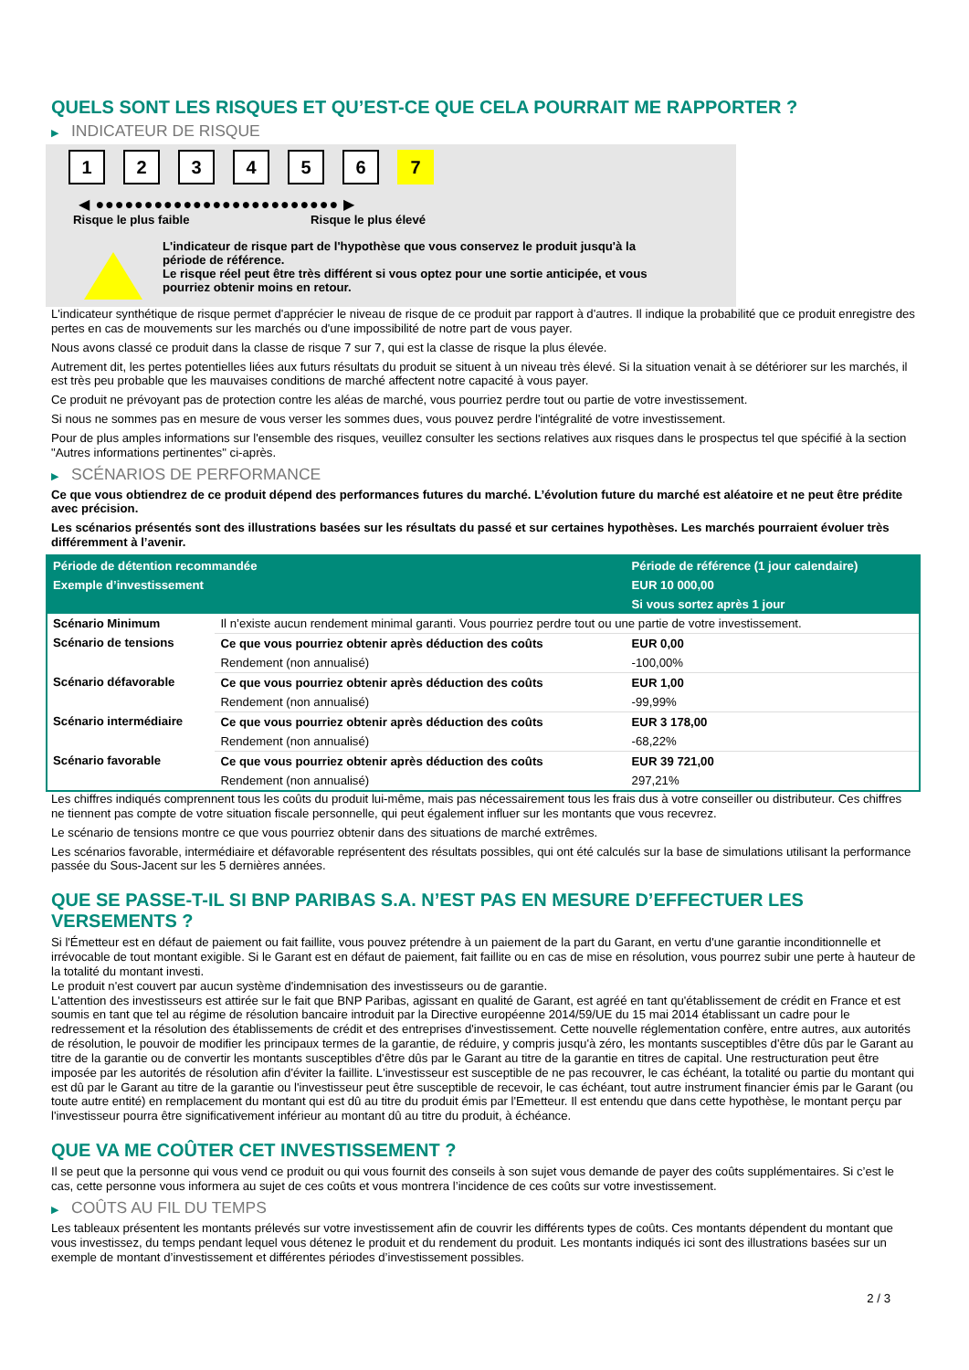QUELS SONT LES RISQUES ET QU’EST-CE QUE CELA POURRAIT ME RAPPORTER ?
▶ INDICATEUR DE RISQUE
1 2 3 4 5 6 7
◀ ●●●●●●●●●●●●●●●●●●●●●●●●● ▶
Risque le plus faible Risque le plus élevé
L'indicateur de risque part de l'hypothèse que vous conservez le produit jusqu'à la
période de référence.
Le risque réel peut être très différent si vous optez pour une sortie anticipée, et vous
pourriez obtenir moins en retour.
L'indicateur synthétique de risque permet d'apprécier le niveau de risque de ce produit par rapport à d'autres. Il indique la probabilité que ce produit enregistre des pertes en cas de mouvements sur les marchés ou d'une impossibilité de notre part de vous payer.
Nous avons classé ce produit dans la classe de risque 7 sur 7, qui est la classe de risque la plus élevée.
Autrement dit, les pertes potentielles liées aux futurs résultats du produit se situent à un niveau très élevé. Si la situation venait à se détériorer sur les marchés, il est très peu probable que les mauvaises conditions de marché affectent notre capacité à vous payer.
Ce produit ne prévoyant pas de protection contre les aléas de marché, vous pourriez perdre tout ou partie de votre investissement.
Si nous ne sommes pas en mesure de vous verser les sommes dues, vous pouvez perdre l'intégralité de votre investissement.
Pour de plus amples informations sur l'ensemble des risques, veuillez consulter les sections relatives aux risques dans le prospectus tel que spécifié à la section "Autres informations pertinentes" ci-après.
▶ SCÉNARIOS DE PERFORMANCE
Ce que vous obtiendrez de ce produit dépend des performances futures du marché. L’évolution future du marché est aléatoire et ne peut être prédite avec précision.
Les scénarios présentés sont des illustrations basées sur les résultats du passé et sur certaines hypothèses. Les marchés pourraient évoluer très différemment à l’avenir.
| Période de détention recommandée | | Période de référence (1 jour calendaire) |
| --- | --- | --- |
| Exemple d’investissement | | EUR 10 000,00 |
| | | Si vous sortez après 1 jour |
| Scénario Minimum | Il n’existe aucun rendement minimal garanti. Vous pourriez perdre tout ou une partie de votre investissement. | |
| Scénario de tensions | Ce que vous pourriez obtenir après déduction des coûts | EUR 0,00 |
| | Rendement (non annualisé) | -100,00% |
| Scénario défavorable | Ce que vous pourriez obtenir après déduction des coûts | EUR 1,00 |
| | Rendement (non annualisé) | -99,99% |
| Scénario intermédiaire | Ce que vous pourriez obtenir après déduction des coûts | EUR 3 178,00 |
| | Rendement (non annualisé) | -68,22% |
| Scénario favorable | Ce que vous pourriez obtenir après déduction des coûts | EUR 39 721,00 |
| | Rendement (non annualisé) | 297,21% |
Les chiffres indiqués comprennent tous les coûts du produit lui-même, mais pas nécessairement tous les frais dus à votre conseiller ou distributeur. Ces chiffres ne tiennent pas compte de votre situation fiscale personnelle, qui peut également influer sur les montants que vous recevrez.
Le scénario de tensions montre ce que vous pourriez obtenir dans des situations de marché extrêmes.
Les scénarios favorable, intermédiaire et défavorable représentent des résultats possibles, qui ont été calculés sur la base de simulations utilisant la performance passée du Sous-Jacent sur les 5 dernières années.
QUE SE PASSE-T-IL SI BNP PARIBAS S.A. N’EST PAS EN MESURE D’EFFECTUER LES VERSEMENTS ?
Si l'Émetteur est en défaut de paiement ou fait faillite, vous pouvez prétendre à un paiement de la part du Garant, en vertu d'une garantie inconditionnelle et irrévocable de tout montant exigible. Si le Garant est en défaut de paiement, fait faillite ou en cas de mise en résolution, vous pourrez subir une perte à hauteur de la totalité du montant investi.
Le produit n'est couvert par aucun système d'indemnisation des investisseurs ou de garantie.
L'attention des investisseurs est attirée sur le fait que BNP Paribas, agissant en qualité de Garant, est agréé en tant qu'établissement de crédit en France et est soumis en tant que tel au régime de résolution bancaire introduit par la Directive européenne 2014/59/UE du 15 mai 2014 établissant un cadre pour le redressement et la résolution des établissements de crédit et des entreprises d'investissement. Cette nouvelle réglementation confère, entre autres, aux autorités de résolution, le pouvoir de modifier les principaux termes de la garantie, de réduire, y compris jusqu'à zéro, les montants susceptibles d'être dûs par le Garant au titre de la garantie ou de convertir les montants susceptibles d'être dûs par le Garant au titre de la garantie en titres de capital. Une restructuration peut être imposée par les autorités de résolution afin d'éviter la faillite. L'investisseur est susceptible de ne pas recouvrer, le cas échéant, la totalité ou partie du montant qui est dû par le Garant au titre de la garantie ou l'investisseur peut être susceptible de recevoir, le cas échéant, tout autre instrument financier émis par le Garant (ou toute autre entité) en remplacement du montant qui est dû au titre du produit émis par l'Emetteur. Il est entendu que dans cette hypothèse, le montant perçu par l'investisseur pourra être significativement inférieur au montant dû au titre du produit, à échéance.
QUE VA ME COÛTER CET INVESTISSEMENT ?
Il se peut que la personne qui vous vend ce produit ou qui vous fournit des conseils à son sujet vous demande de payer des coûts supplémentaires. Si c’est le cas, cette personne vous informera au sujet de ces coûts et vous montrera l’incidence de ces coûts sur votre investissement.
▶ COÛTS AU FIL DU TEMPS
Les tableaux présentent les montants prélevés sur votre investissement afin de couvrir les différents types de coûts. Ces montants dépendent du montant que vous investissez, du temps pendant lequel vous détenez le produit et du rendement du produit. Les montants indiqués ici sont des illustrations basées sur un exemple de montant d’investissement et différentes périodes d’investissement possibles.
2 / 3